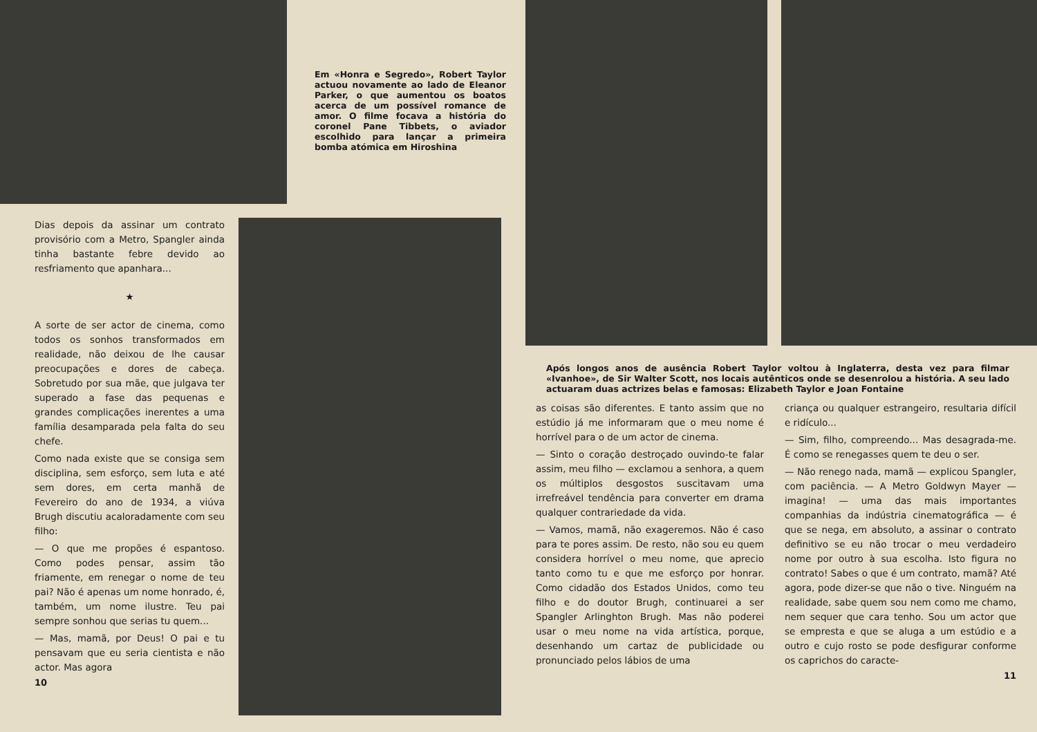Em «Honra e Segredo», Robert Taylor actuou novamente ao lado de Eleanor Parker, o que aumentou os boatos acerca de um possível romance de amor. O filme focava a história do coronel Pane Tibbets, o aviador escolhido para lançar a primeira bomba atómica em Hiroshina
Dias depois da assinar um contrato provisório com a Metro, Spangler ainda tinha bastante febre devido ao resfriamento que apanhara...
★
A sorte de ser actor de cinema, como todos os sonhos transformados em realidade, não deixou de lhe causar preocupações e dores de cabeça. Sobretudo por sua mãe, que julgava ter superado a fase das pequenas e grandes complicações inerentes a uma família desamparada pela falta do seu chefe.
Como nada existe que se consiga sem disciplina, sem esforço, sem luta e até sem dores, em certa manhã de Fevereiro do ano de 1934, a viúva Brugh discutiu acaloradamente com seu filho:
— O que me propões é espantoso. Como podes pensar, assim tão friamente, em renegar o nome de teu pai? Não é apenas um nome honrado, é, também, um nome ilustre. Teu pai sempre sonhou que serias tu quem...
— Mas, mamã, por Deus! O pai e tu pensavam que eu seria cientista e não actor. Mas agora
10
Após longos anos de ausência Robert Taylor voltou à Inglaterra, desta vez para filmar «Ivanhoe», de Sir Walter Scott, nos locais autênticos onde se desenrolou a história. A seu lado actuaram duas actrizes belas e famosas: Elizabeth Taylor e Joan Fontaine
as coisas são diferentes. E tanto assim que no estúdio já me informaram que o meu nome é horrível para o de um actor de cinema.
— Sinto o coração destroçado ouvindo-te falar assim, meu filho — exclamou a senhora, a quem os múltiplos desgostos suscitavam uma irrefreável tendência para converter em drama qualquer contrariedade da vida.
— Vamos, mamã, não exageremos. Não é caso para te pores assim. De resto, não sou eu quem considera horrível o meu nome, que aprecio tanto como tu e que me esforço por honrar. Como cidadão dos Estados Unidos, como teu filho e do doutor Brugh, continuarei a ser Spangler Arlinghton Brugh. Mas não poderei usar o meu nome na vida artística, porque, desenhando um cartaz de publicidade ou pronunciado pelos lábios de uma
criança ou qualquer estrangeiro, resultaria difícil e ridículo...
— Sim, filho, compreendo... Mas desagrada-me. É como se renegasses quem te deu o ser.
— Não renego nada, mamã — explicou Spangler, com paciência. — A Metro Goldwyn Mayer — imagina! — uma das mais importantes companhias da indústria cinematográfica — é que se nega, em absoluto, a assinar o contrato definitivo se eu não trocar o meu verdadeiro nome por outro à sua escolha. Isto figura no contrato! Sabes o que é um contrato, mamã? Até agora, pode dizer-se que não o tive. Ninguém na realidade, sabe quem sou nem como me chamo, nem sequer que cara tenho. Sou um actor que se empresta e que se aluga a um estúdio e a outro e cujo rosto se pode desfigurar conforme os caprichos do caracte-
11